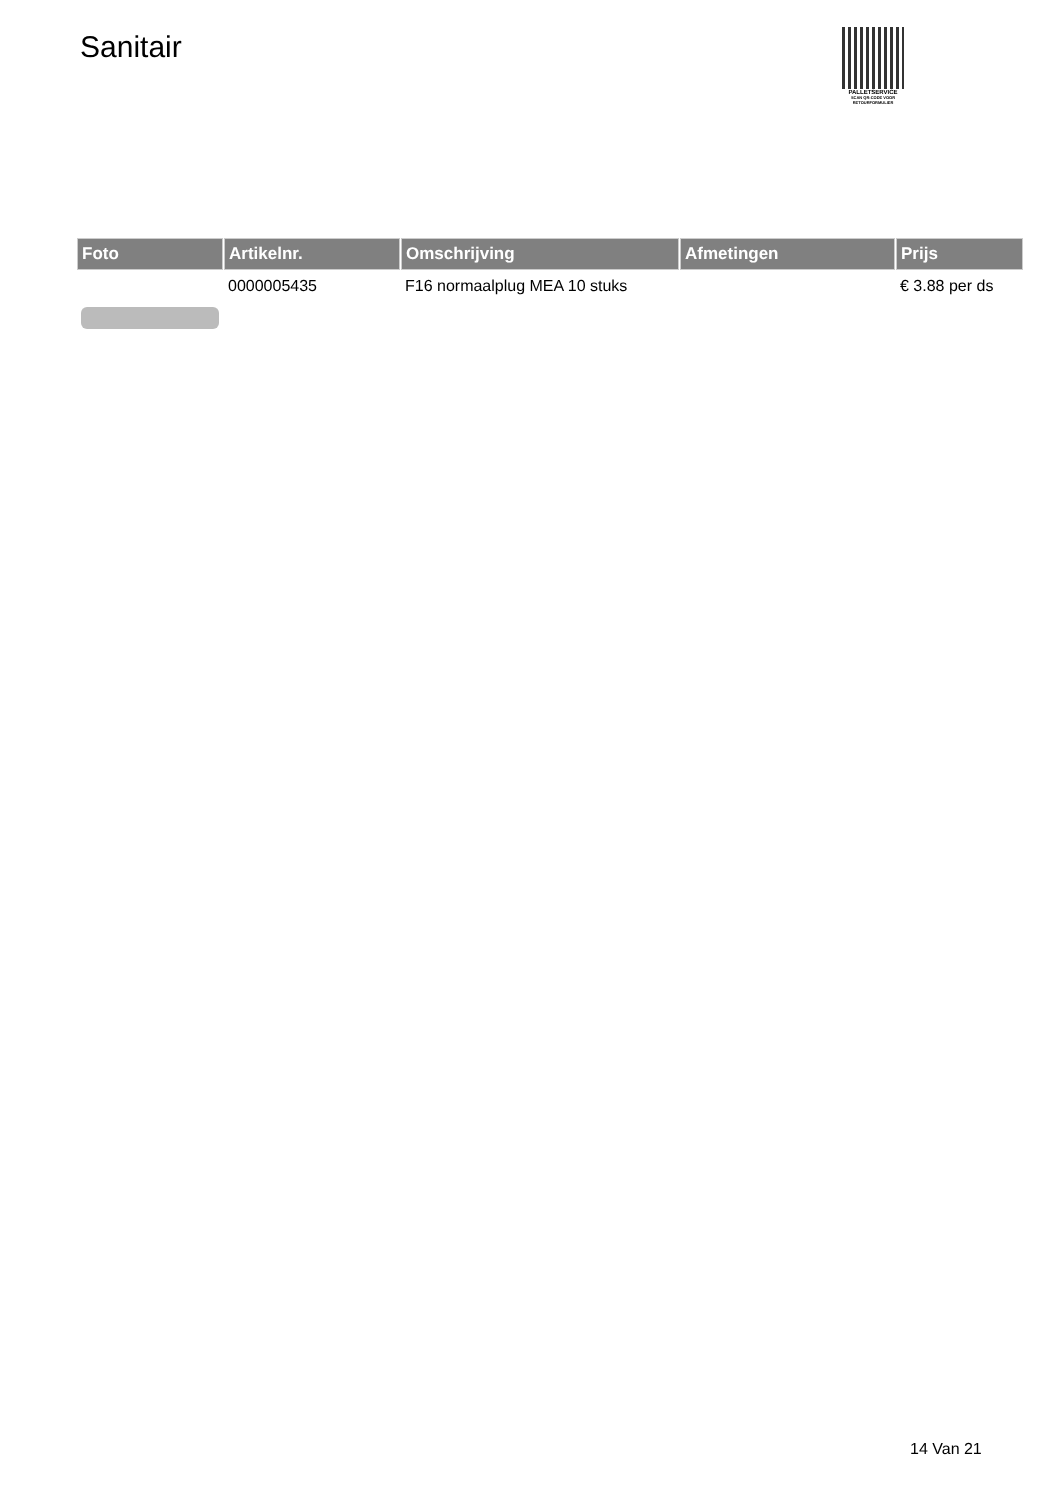Sanitair
PALLETSERVICE
SCAN QR-CODE VOOR
RETOURFORMULIER
| Foto | Artikelnr. | Omschrijving | Afmetingen | Prijs |
| --- | --- | --- | --- | --- |
| | 0000005435 | F16 normaalplug MEA 10 stuks | | € 3.88 per ds |
14 Van 21